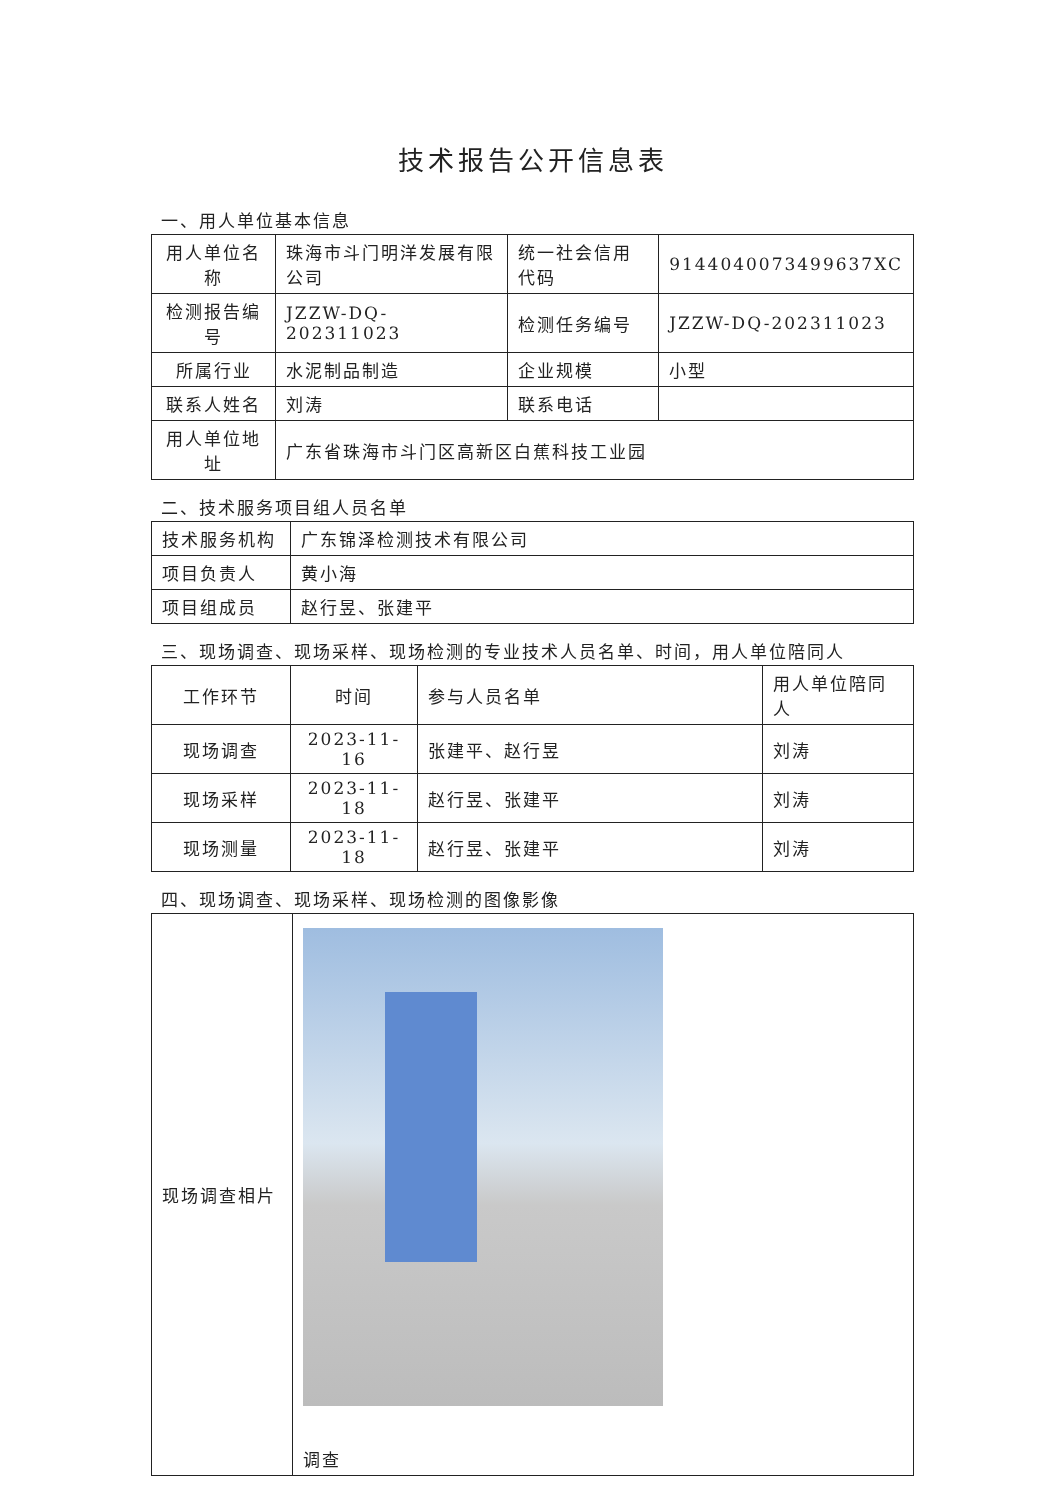技术报告公开信息表
一、用人单位基本信息
| 用人单位名称 | 珠海市斗门明洋发展有限公司 | 统一社会信用代码 | 9144040073499637XC |
| 检测报告编号 | JZZW-DQ-202311023 | 检测任务编号 | JZZW-DQ-202311023 |
| 所属行业 | 水泥制品制造 | 企业规模 | 小型 |
| 联系人姓名 | 刘涛 | 联系电话 | |
| 用人单位地址 | 广东省珠海市斗门区高新区白蕉科技工业园 | | |
二、技术服务项目组人员名单
| 技术服务机构 | 广东锦泽检测技术有限公司 |
| 项目负责人 | 黄小海 |
| 项目组成员 | 赵行昱、张建平 |
三、现场调查、现场采样、现场检测的专业技术人员名单、时间，用人单位陪同人
| 工作环节 | 时间 | 参与人员名单 | 用人单位陪同人 |
| 现场调查 | 2023-11-16 | 张建平、赵行昱 | 刘涛 |
| 现场采样 | 2023-11-18 | 赵行昱、张建平 | 刘涛 |
| 现场测量 | 2023-11-18 | 赵行昱、张建平 | 刘涛 |
四、现场调查、现场采样、现场检测的图像影像
| 现场调查相片 | 调查 |